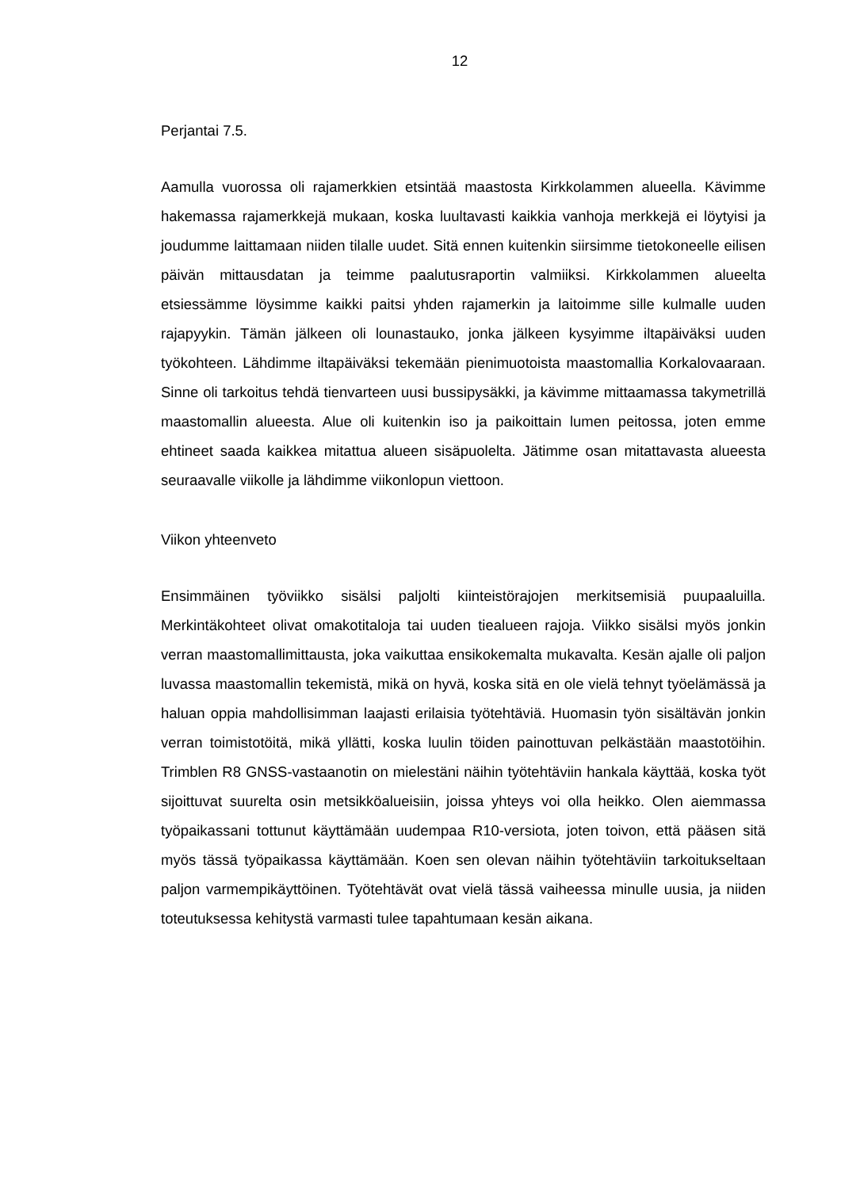12
Perjantai 7.5.
Aamulla vuorossa oli rajamerkkien etsintää maastosta Kirkkolammen alueella. Kävimme hakemassa rajamerkkejä mukaan, koska luultavasti kaikkia vanhoja merkkejä ei löytyisi ja joudumme laittamaan niiden tilalle uudet. Sitä ennen kuitenkin siirsimme tietokoneelle eilisen päivän mittausdatan ja teimme paalutusraportin valmiiksi. Kirkkolammen alueelta etsiessämme löysimme kaikki paitsi yhden rajamerkin ja laitoimme sille kulmalle uuden rajapyykin. Tämän jälkeen oli lounastauko, jonka jälkeen kysyimme iltapäiväksi uuden työkohteen. Lähdimme iltapäiväksi tekemään pienimuotoista maastomallia Korkalovaaraan. Sinne oli tarkoitus tehdä tienvarteen uusi bussipysäkki, ja kävimme mittaamassa takymetrillä maastomallin alueesta. Alue oli kuitenkin iso ja paikoittain lumen peitossa, joten emme ehtineet saada kaikkea mitattua alueen sisäpuolelta. Jätimme osan mitattavasta alueesta seuraavalle viikolle ja lähdimme viikonlopun viettoon.
Viikon yhteenveto
Ensimmäinen työviikko sisälsi paljolti kiinteistörajojen merkitsemisiä puupaaluilla. Merkintäkohteet olivat omakotitaloja tai uuden tiealueen rajoja. Viikko sisälsi myös jonkin verran maastomallimittausta, joka vaikuttaa ensikokemalta mukavalta. Kesän ajalle oli paljon luvassa maastomallin tekemistä, mikä on hyvä, koska sitä en ole vielä tehnyt työelämässä ja haluan oppia mahdollisimman laajasti erilaisia työtehtäviä. Huomasin työn sisältävän jonkin verran toimistotöitä, mikä yllätti, koska luulin töiden painottuvan pelkästään maastotöihin. Trimblen R8 GNSS-vastaanotin on mielestäni näihin työtehtäviin hankala käyttää, koska työt sijoittuvat suurelta osin metsikköalueisiin, joissa yhteys voi olla heikko. Olen aiemmassa työpaikassani tottunut käyttämään uudempaa R10-versiota, joten toivon, että pääsen sitä myös tässä työpaikassa käyttämään. Koen sen olevan näihin työtehtäviin tarkoitukseltaan paljon varmempikäyttöinen. Työtehtävät ovat vielä tässä vaiheessa minulle uusia, ja niiden toteutuksessa kehitystä varmasti tulee tapahtumaan kesän aikana.